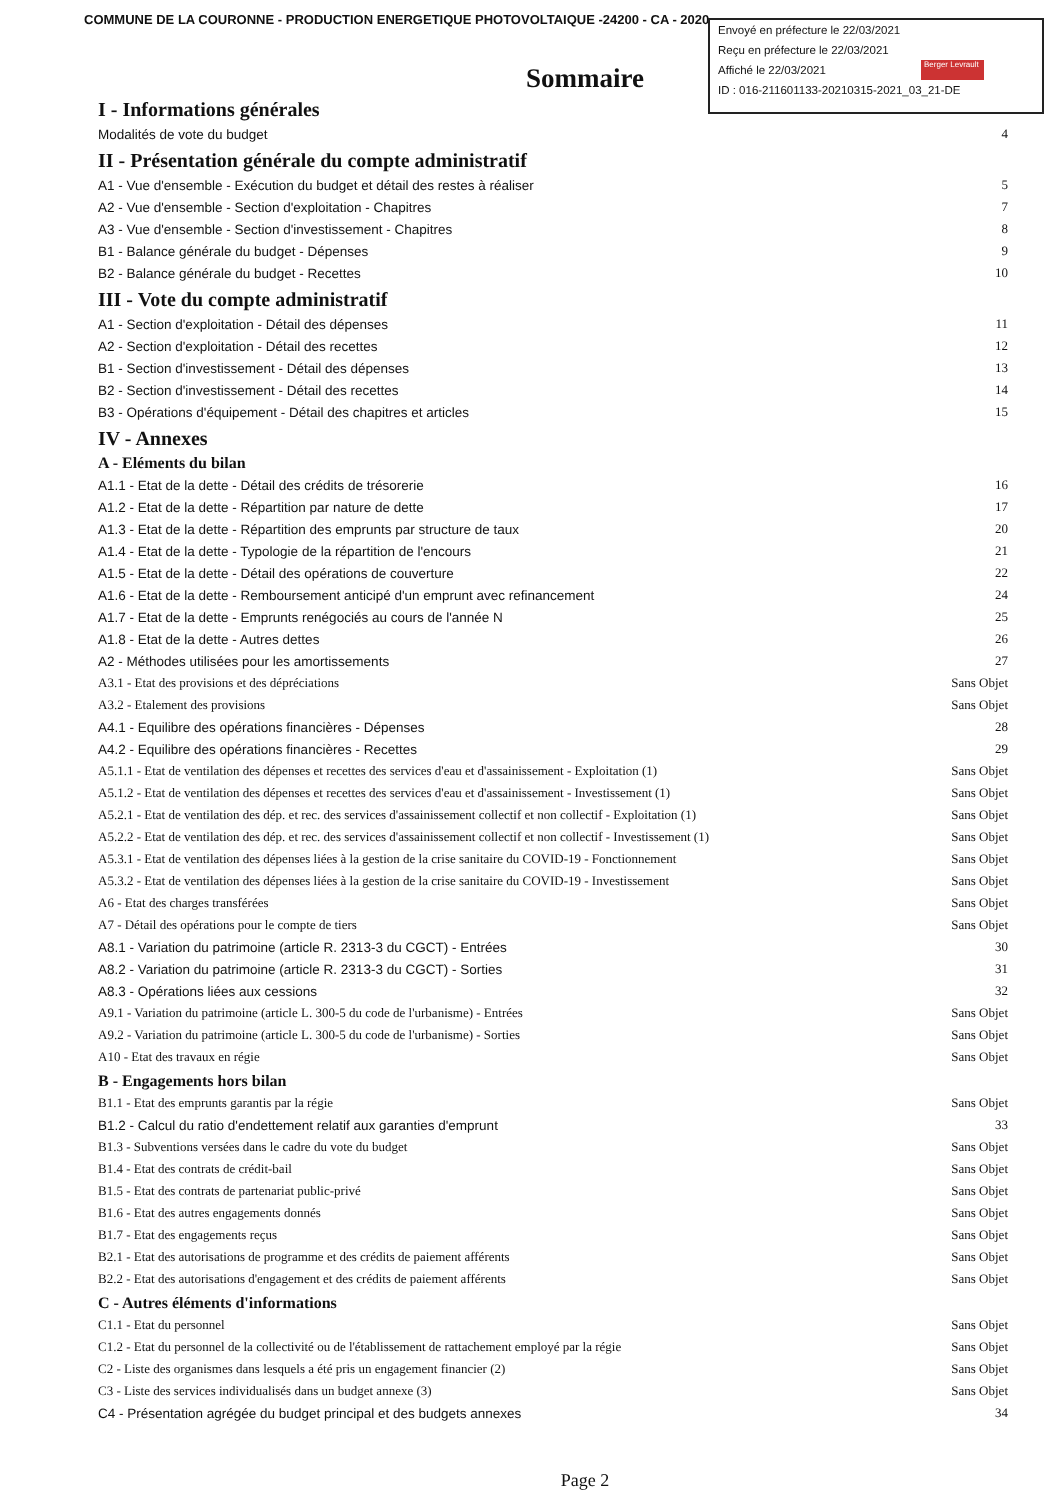COMMUNE DE LA COURONNE - PRODUCTION ENERGETIQUE PHOTOVOLTAIQUE -24200 - CA - 2020
Envoyé en préfecture le 22/03/2021
Reçu en préfecture le 22/03/2021
Affiché le 22/03/2021
ID : 016-211601133-20210315-2021_03_21-DE
Berger Levrault
Sommaire
I - Informations générales
Modalités de vote du budget 4
II - Présentation générale du compte administratif
A1 - Vue d'ensemble - Exécution du budget et détail des restes à réaliser 5
A2 - Vue d'ensemble - Section d'exploitation - Chapitres 7
A3 - Vue d'ensemble - Section d'investissement - Chapitres 8
B1 - Balance générale du budget - Dépenses 9
B2 - Balance générale du budget - Recettes 10
III - Vote du compte administratif
A1 - Section d'exploitation - Détail des dépenses 11
A2 - Section d'exploitation - Détail des recettes 12
B1 - Section d'investissement - Détail des dépenses 13
B2 - Section d'investissement - Détail des recettes 14
B3 - Opérations d'équipement - Détail des chapitres et articles 15
IV - Annexes
A - Eléments du bilan
A1.1 - Etat de la dette - Détail des crédits de trésorerie 16
A1.2 - Etat de la dette - Répartition par nature de dette 17
A1.3 - Etat de la dette - Répartition des emprunts par structure de taux 20
A1.4 - Etat de la dette - Typologie de la répartition de l'encours 21
A1.5 - Etat de la dette - Détail des opérations de couverture 22
A1.6 - Etat de la dette - Remboursement anticipé d'un emprunt avec refinancement 24
A1.7 - Etat de la dette - Emprunts renégociés au cours de l'année N 25
A1.8 - Etat de la dette - Autres dettes 26
A2 - Méthodes utilisées pour les amortissements 27
A3.1 - Etat des provisions et des dépréciations Sans Objet
A3.2 - Etalement des provisions Sans Objet
A4.1 - Equilibre des opérations financières - Dépenses 28
A4.2 - Equilibre des opérations financières - Recettes 29
A5.1.1 - Etat de ventilation des dépenses et recettes des services d'eau et d'assainissement - Exploitation (1) Sans Objet
A5.1.2 - Etat de ventilation des dépenses et recettes des services d'eau et d'assainissement - Investissement (1) Sans Objet
A5.2.1 - Etat de ventilation des dép. et rec. des services d'assainissement collectif et non collectif - Exploitation (1) Sans Objet
A5.2.2 - Etat de ventilation des dép. et rec. des services d'assainissement collectif et non collectif - Investissement (1) Sans Objet
A5.3.1 - Etat de ventilation des dépenses liées à la gestion de la crise sanitaire du COVID-19 - Fonctionnement Sans Objet
A5.3.2 - Etat de ventilation des dépenses liées à la gestion de la crise sanitaire du COVID-19 - Investissement Sans Objet
A6 - Etat des charges transférées Sans Objet
A7 - Détail des opérations pour le compte de tiers Sans Objet
A8.1 - Variation du patrimoine (article R. 2313-3 du CGCT) - Entrées 30
A8.2 - Variation du patrimoine (article R. 2313-3 du CGCT) - Sorties 31
A8.3 - Opérations liées aux cessions 32
A9.1 - Variation du patrimoine (article L. 300-5 du code de l'urbanisme) - Entrées Sans Objet
A9.2 - Variation du patrimoine (article L. 300-5 du code de l'urbanisme) - Sorties Sans Objet
A10 - Etat des travaux en régie Sans Objet
B - Engagements hors bilan
B1.1 - Etat des emprunts garantis par la régie Sans Objet
B1.2 - Calcul du ratio d'endettement relatif aux garanties d'emprunt 33
B1.3 - Subventions versées dans le cadre du vote du budget Sans Objet
B1.4 - Etat des contrats de crédit-bail Sans Objet
B1.5 - Etat des contrats de partenariat public-privé Sans Objet
B1.6 - Etat des autres engagements donnés Sans Objet
B1.7 - Etat des engagements reçus Sans Objet
B2.1 - Etat des autorisations de programme et des crédits de paiement afférents Sans Objet
B2.2 - Etat des autorisations d'engagement et des crédits de paiement afférents Sans Objet
C - Autres éléments d'informations
C1.1 - Etat du personnel Sans Objet
C1.2 - Etat du personnel de la collectivité ou de l'établissement de rattachement employé par la régie Sans Objet
C2 - Liste des organismes dans lesquels a été pris un engagement financier (2) Sans Objet
C3 - Liste des services individualisés dans un budget annexe (3) Sans Objet
C4 - Présentation agrégée du budget principal et des budgets annexes 34
Page 2